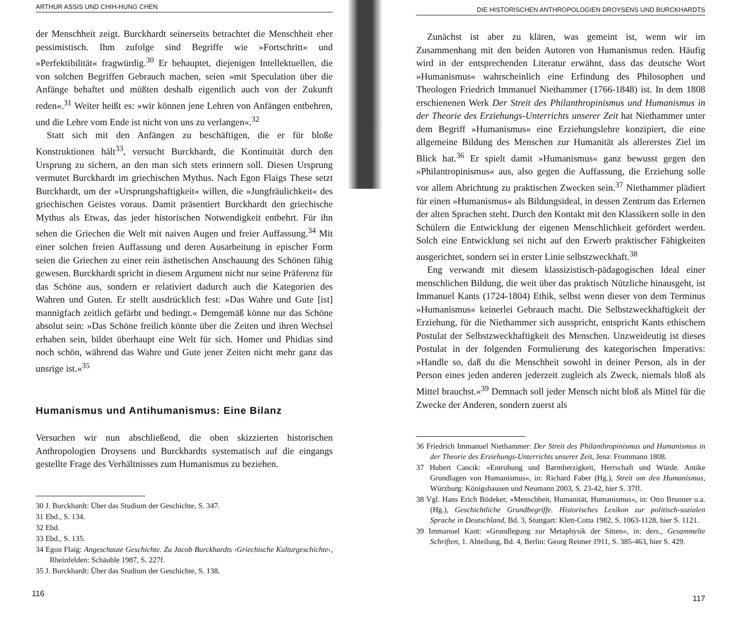ARTHUR ASSIS UND CHIH-HUNG CHEN
der Menschheit zeigt. Burckhardt seinerseits betrachtet die Menschheit eher pessimistisch. Ihm zufolge sind Begriffe wie »Fortschritt« und »Perfektibilität« fragwürdig.<sup>30</sup> Er behauptet, diejenigen Intellektuellen, die von solchen Begriffen Gebrauch machen, seien »mit Speculation über die Anfänge behaftet und müßten deshalb eigentlich auch von der Zukunft reden«.<sup>31</sup> Weiter heißt es: »wir können jene Lehren von Anfängen entbehren, und die Lehre vom Ende ist nicht von uns zu verlangen«.<sup>32</sup>
Statt sich mit den Anfängen zu beschäftigen, die er für bloße Konstruktionen hält<sup>33</sup>, versucht Burckhardt, die Kontinuität durch den Ursprung zu sichern, an den man sich stets erinnern soll. Diesen Ursprung vermutet Burckhardt im griechischen Mythus. Nach Egon Flaigs These setzt Burckhardt, um der »Ursprungshaftigkeit« willen, die »Jungfräulichkeit« des griechischen Geistes voraus. Damit präsentiert Burckhardt den griechische Mythus als Etwas, das jeder historischen Notwendigkeit entbehrt. Für ihn sehen die Griechen die Welt mit naiven Augen und freier Auffassung.<sup>34</sup> Mit einer solchen freien Auffassung und deren Ausarbeitung in epischer Form seien die Griechen zu einer rein ästhetischen Anschauung des Schönen fähig gewesen. Burckhardt spricht in diesem Argument nicht nur seine Präferenz für das Schöne aus, sondern er relativiert dadurch auch die Kategorien des Wahren und Guten. Er stellt ausdrücklich fest: »Das Wahre und Gute [ist] mannigfach zeitlich gefärbt und bedingt.« Demgemäß könne nur das Schöne absolut sein: »Das Schöne freilich könnte über die Zeiten und ihren Wechsel erhaben sein, bildet überhaupt eine Welt für sich. Homer und Phidias sind noch schön, während das Wahre und Gute jener Zeiten nicht mehr ganz das unsrige ist.«<sup>35</sup>
Humanismus und Antihumanismus: Eine Bilanz
Versuchen wir nun abschließend, die oben skizzierten historischen Anthropologien Droysens und Burckhardts systematisch auf die eingangs gestellte Frage des Verhältnisses zum Humanismus zu beziehen.
30 J. Burckhardt: Über das Studium der Geschichte, S. 347.
31 Ebd., S. 134.
32 Ebd.
33 Ebd., S. 135.
34 Egon Flaig: Angeschaute Geschichte. Zu Jacob Burckhardts ›Griechische Kulturgeschichte‹, Rheinfelden: Schäuble 1987, S. 227f.
35 J. Burckhardt: Über das Studium der Geschichte, S. 138.
116
DIE HISTORISCHEN ANTHROPOLOGIEN DROYSENS UND BURCKHARDTS
Zunächst ist aber zu klären, was gemeint ist, wenn wir im Zusammenhang mit den beiden Autoren von Humanismus reden. Häufig wird in der entsprechenden Literatur erwähnt, dass das deutsche Wort »Humanismus« wahrscheinlich eine Erfindung des Philosophen und Theologen Friedrich Immanuel Niethammer (1766-1848) ist. In dem 1808 erschienenen Werk Der Streit des Philanthropinismus und Humanismus in der Theorie des Erziehungs-Unterrichts unserer Zeit hat Niethammer unter dem Begriff »Humanismus« eine Erziehungslehre konzipiert, die eine allgemeine Bildung des Menschen zur Humanität als allererstes Ziel im Blick hat.<sup>36</sup> Er spielt damit »Humanismus« ganz bewusst gegen den »Philantropinismus« aus, also gegen die Auffassung, die Erziehung solle vor allem Abrichtung zu praktischen Zwecken sein.<sup>37</sup> Niethammer plädiert für einen »Humanismus« als Bildungsideal, in dessen Zentrum das Erlernen der alten Sprachen steht. Durch den Kontakt mit den Klassikern solle in den Schülern die Entwicklung der eigenen Menschlichkeit gefördert werden. Solch eine Entwicklung sei nicht auf den Erwerb praktischer Fähigkeiten ausgerichtet, sondern sei in erster Linie selbstzweckhaft.<sup>38</sup>
Eng verwandt mit diesem klassizistisch-pädagogischen Ideal einer menschlichen Bildung, die weit über das praktisch Nützliche hinausgeht, ist Immanuel Kants (1724-1804) Ethik, selbst wenn dieser von dem Terminus »Humanismus« keinerlei Gebrauch macht. Die Selbstzweckhaftigkeit der Erziehung, für die Niethammer sich ausspricht, entspricht Kants ethischem Postulat der Selbstzweckhaftigkeit des Menschen. Unzweideutig ist dieses Postulat in der folgenden Formulierung des kategorischen Imperativs: »Handle so, daß du die Menschheit sowohl in deiner Person, als in der Person eines jeden anderen jederzeit zugleich als Zweck, niemals bloß als Mittel brauchst.«<sup>39</sup> Demnach soll jeder Mensch nicht bloß als Mittel für die Zwecke der Anderen, sondern zuerst als
36 Friedrich Immanuel Niethammer: Der Streit des Philanthropinismus und Humanismus in der Theorie des Erziehungs-Unterrichts unserer Zeit, Jena: Frommann 1808.
37 Hubert Cancik: »Entrohung und Barmherzigkeit, Herrschaft und Würde. Antike Grundlagen von Humanismus«, in: Richard Faber (Hg.), Streit um den Humanismus, Würzburg: Königshausen und Neumann 2003, S. 23-42, hier S. 37ff.
38 Vgl. Hans Erich Bödeker, »Menschheit, Humanität, Humanismus«, in: Otto Brunner u.a. (Hg.), Geschichtliche Grundbegriffe. Historisches Lexikon zur politisch-sozialen Sprache in Deutschland, Bd. 3, Stuttgart: Klett-Cotta 1982, S. 1063-1128, hier S. 1121.
39 Immanuel Kant: »Grundlegung zur Metaphysik der Sitten«, in: ders., Gesammelte Schriften, 1. Abteilung, Bd. 4, Berlin: Georg Reimer 1911, S. 385-463, hier S. 429.
117